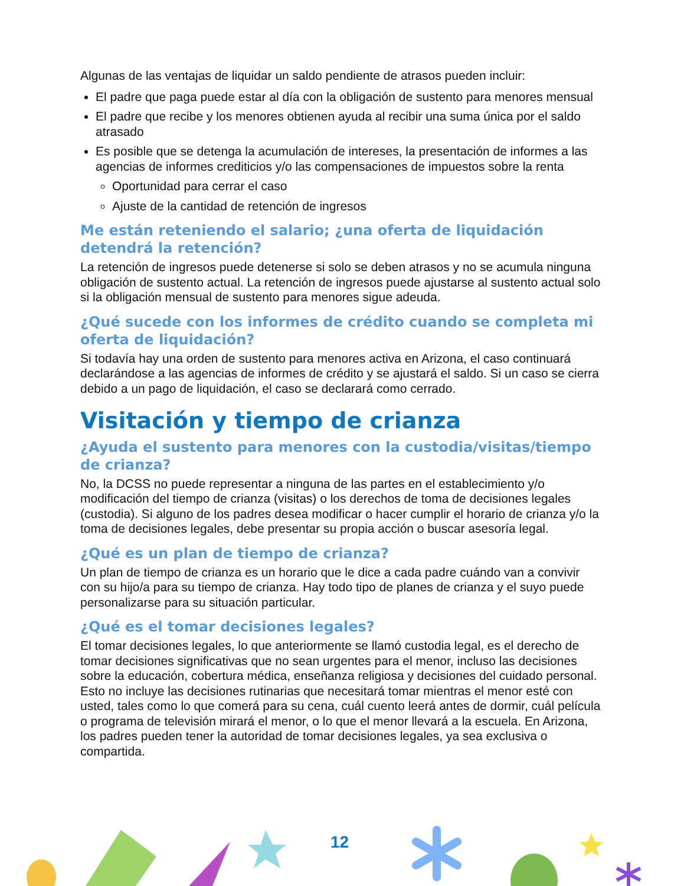Algunas de las ventajas de liquidar un saldo pendiente de atrasos pueden incluir:
El padre que paga puede estar al día con la obligación de sustento para menores mensual
El padre que recibe y los menores obtienen ayuda al recibir una suma única por el saldo atrasado
Es posible que se detenga la acumulación de intereses, la presentación de informes a las agencias de informes crediticios y/o las compensaciones de impuestos sobre la renta
Oportunidad para cerrar el caso
Ajuste de la cantidad de retención de ingresos
Me están reteniendo el salario; ¿una oferta de liquidación detendrá la retención?
La retención de ingresos puede detenerse si solo se deben atrasos y no se acumula ninguna obligación de sustento actual. La retención de ingresos puede ajustarse al sustento actual solo si la obligación mensual de sustento para menores sigue adeuda.
¿Qué sucede con los informes de crédito cuando se completa mi oferta de liquidación?
Si todavía hay una orden de sustento para menores activa en Arizona, el caso continuará declarándose a las agencias de informes de crédito y se ajustará el saldo. Si un caso se cierra debido a un pago de liquidación, el caso se declarará como cerrado.
Visitación y tiempo de crianza
¿Ayuda el sustento para menores con la custodia/visitas/tiempo de crianza?
No, la DCSS no puede representar a ninguna de las partes en el establecimiento y/o modificación del tiempo de crianza (visitas) o los derechos de toma de decisiones legales (custodia). Si alguno de los padres desea modificar o hacer cumplir el horario de crianza y/o la toma de decisiones legales, debe presentar su propia acción o buscar asesoría legal.
¿Qué es un plan de tiempo de crianza?
Un plan de tiempo de crianza es un horario que le dice a cada padre cuándo van a convivir con su hijo/a para su tiempo de crianza. Hay todo tipo de planes de crianza y el suyo puede personalizarse para su situación particular.
¿Qué es el tomar decisiones legales?
El tomar decisiones legales, lo que anteriormente se llamó custodia legal, es el derecho de tomar decisiones significativas que no sean urgentes para el menor, incluso las decisiones sobre la educación, cobertura médica, enseñanza religiosa y decisiones del cuidado personal. Esto no incluye las decisiones rutinarias que necesitará tomar mientras el menor esté con usted, tales como lo que comerá para su cena, cuál cuento leerá antes de dormir, cuál película o programa de televisión mirará el menor, o lo que el menor llevará a la escuela. En Arizona, los padres pueden tener la autoridad de tomar decisiones legales, ya sea exclusiva o compartida.
12